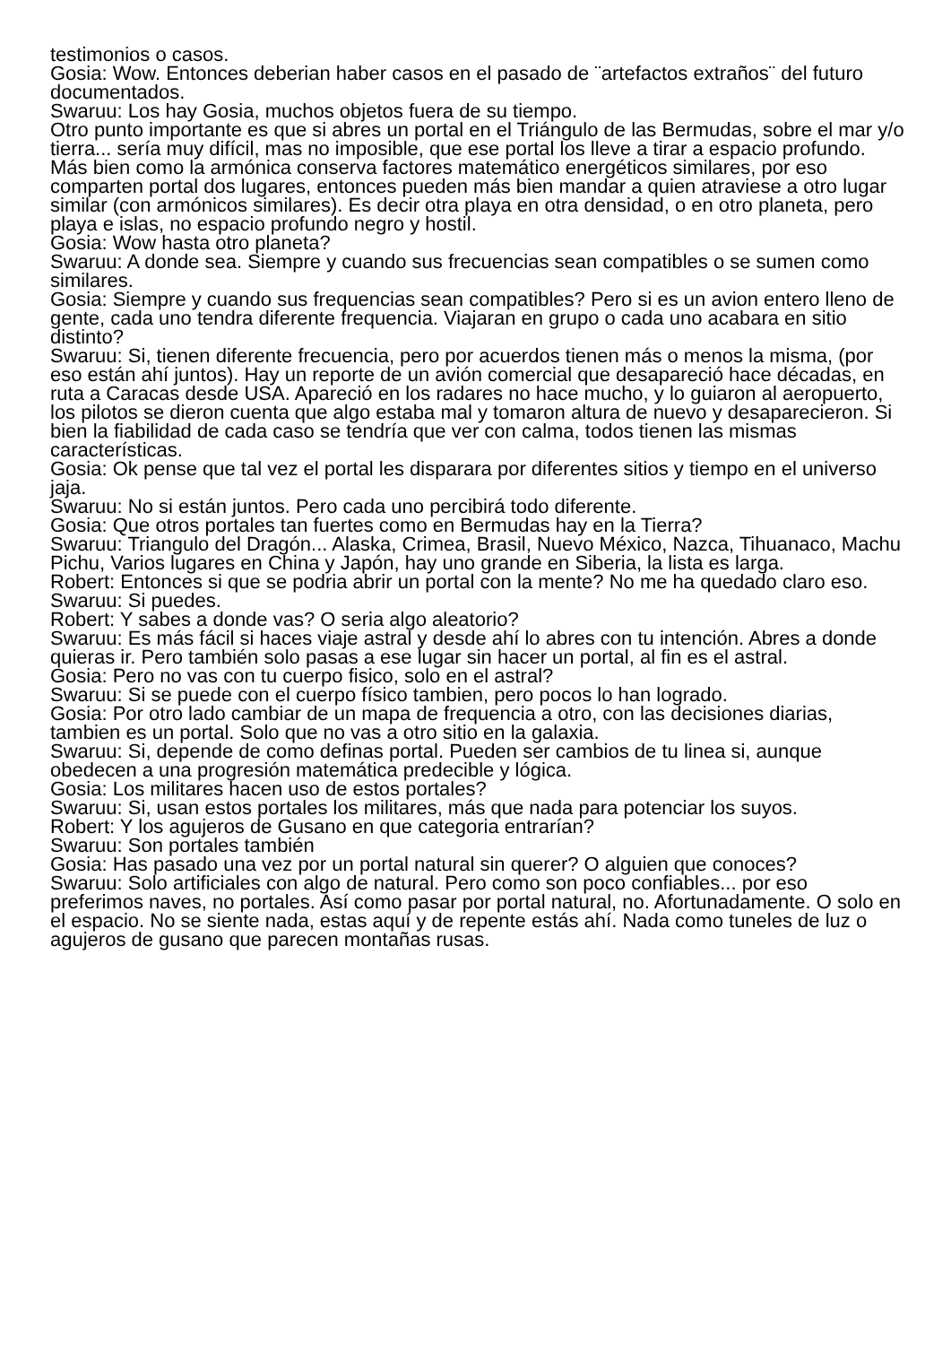testimonios o casos.
Gosia: Wow. Entonces deberian haber casos en el pasado de ¨artefactos extraños¨ del futuro documentados.
Swaruu: Los hay Gosia, muchos objetos fuera de su tiempo.
Otro punto importante es que si abres un portal en el Triángulo de las Bermudas, sobre el mar y/o tierra... sería muy difícil, mas no imposible, que ese portal los lleve a tirar a espacio profundo. Más bien como la armónica conserva factores matemático energéticos similares, por eso comparten portal dos lugares, entonces pueden más bien mandar a quien atraviese a otro lugar similar (con armónicos similares). Es decir otra playa en otra densidad, o en otro planeta, pero playa e islas, no espacio profundo negro y hostil.
Gosia: Wow hasta otro planeta?
Swaruu: A donde sea. Siempre y cuando sus frecuencias sean compatibles o se sumen como similares.
Gosia: Siempre y cuando sus frequencias sean compatibles? Pero si es un avion entero lleno de gente, cada uno tendra diferente frequencia. Viajaran en grupo o cada uno acabara en sitio distinto?
Swaruu: Si, tienen diferente frecuencia, pero por acuerdos tienen más o menos la misma, (por eso están ahí juntos). Hay un reporte de un avión comercial que desapareció hace décadas, en ruta a Caracas desde USA. Apareció en los radares no hace mucho, y lo guiaron al aeropuerto, los pilotos se dieron cuenta que algo estaba mal y tomaron altura de nuevo y desaparecieron. Si bien la fiabilidad de cada caso se tendría que ver con calma, todos tienen las mismas características.
Gosia: Ok pense que tal vez el portal les disparara por diferentes sitios y tiempo en el universo jaja.
Swaruu: No si están juntos. Pero cada uno percibirá todo diferente.
Gosia: Que otros portales tan fuertes como en Bermudas hay en la Tierra?
Swaruu: Triangulo del Dragón... Alaska, Crimea, Brasil, Nuevo México, Nazca, Tihuanaco, Machu Pichu, Varios lugares en China y Japón, hay uno grande en Siberia, la lista es larga.
Robert: Entonces si que se podria abrir un portal con la mente? No me ha quedado claro eso.
Swaruu: Si puedes.
Robert: Y sabes a donde vas? O seria algo aleatorio?
Swaruu: Es más fácil si haces viaje astral y desde ahí lo abres con tu intención. Abres a donde quieras ir. Pero también solo pasas a ese lugar sin hacer un portal, al fin es el astral.
Gosia: Pero no vas con tu cuerpo fisico, solo en el astral?
Swaruu: Si se puede con el cuerpo físico tambien, pero pocos lo han logrado.
Gosia: Por otro lado cambiar de un mapa de frequencia a otro, con las decisiones diarias, tambien es un portal. Solo que no vas a otro sitio en la galaxia.
Swaruu: Si, depende de como definas portal. Pueden ser cambios de tu linea si, aunque obedecen a una progresión matemática predecible y lógica.
Gosia: Los militares hacen uso de estos portales?
Swaruu: Si, usan estos portales los militares, más que nada para potenciar los suyos.
Robert: Y los agujeros de Gusano en que categoria entrarían?
Swaruu: Son portales también
Gosia: Has pasado una vez por un portal natural sin querer? O alguien que conoces?
Swaruu: Solo artificiales con algo de natural. Pero como son poco confiables... por eso preferimos naves, no portales. Así como pasar por portal natural, no. Afortunadamente. O solo en el espacio. No se siente nada, estas aquí y de repente estás ahí. Nada como tuneles de luz o agujeros de gusano que parecen montañas rusas.